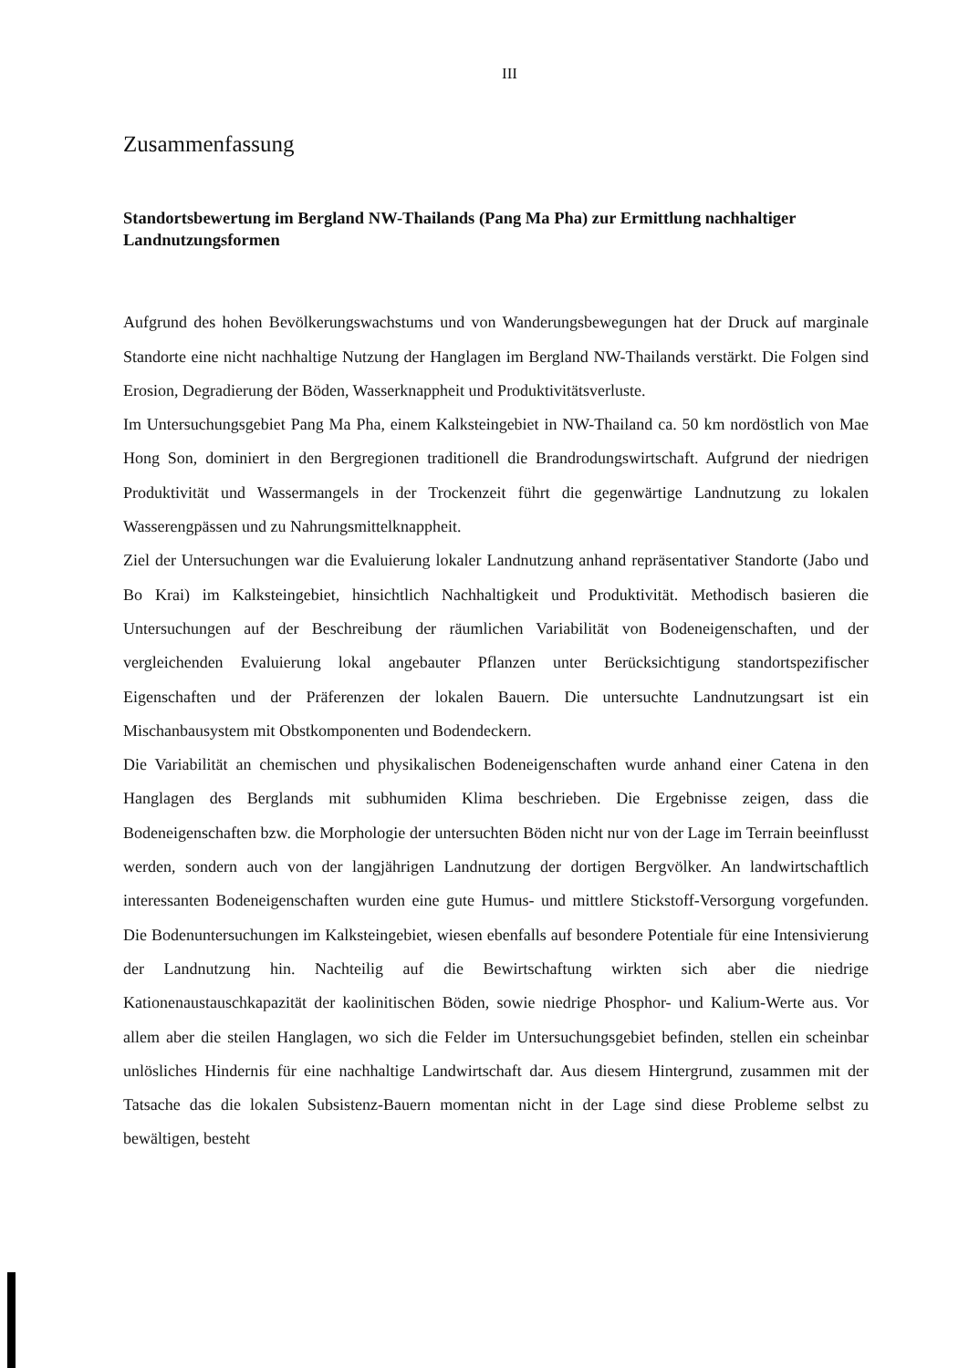III
Zusammenfassung
Standortsbewertung im Bergland NW-Thailands (Pang Ma Pha) zur Ermittlung nachhaltiger Landnutzungsformen
Aufgrund des hohen Bevölkerungswachstums und von Wanderungsbewegungen hat der Druck auf marginale Standorte eine nicht nachhaltige Nutzung der Hanglagen im Bergland NW-Thailands verstärkt. Die Folgen sind Erosion, Degradierung der Böden, Wasserknappheit und Produktivitätsverluste.
Im Untersuchungsgebiet Pang Ma Pha, einem Kalksteingebiet in NW-Thailand ca. 50 km nordöstlich von Mae Hong Son, dominiert in den Bergregionen traditionell die Brandrodungswirtschaft. Aufgrund der niedrigen Produktivität und Wassermangels in der Trockenzeit führt die gegenwärtige Landnutzung zu lokalen Wasserengpässen und zu Nahrungsmittelknappheit.
Ziel der Untersuchungen war die Evaluierung lokaler Landnutzung anhand repräsentativer Standorte (Jabo und Bo Krai) im Kalksteingebiet, hinsichtlich Nachhaltigkeit und Produktivität. Methodisch basieren die Untersuchungen auf der Beschreibung der räumlichen Variabilität von Bodeneigenschaften, und der vergleichenden Evaluierung lokal angebauter Pflanzen unter Berücksichtigung standortspezifischer Eigenschaften und der Präferenzen der lokalen Bauern. Die untersuchte Landnutzungsart ist ein Mischanbausystem mit Obstkomponenten und Bodendeckern.
Die Variabilität an chemischen und physikalischen Bodeneigenschaften wurde anhand einer Catena in den Hanglagen des Berglands mit subhumiden Klima beschrieben. Die Ergebnisse zeigen, dass die Bodeneigenschaften bzw. die Morphologie der untersuchten Böden nicht nur von der Lage im Terrain beeinflusst werden, sondern auch von der langjährigen Landnutzung der dortigen Bergvölker. An landwirtschaftlich interessanten Bodeneigenschaften wurden eine gute Humus- und mittlere Stickstoff-Versorgung vorgefunden. Die Bodenuntersuchungen im Kalksteingebiet, wiesen ebenfalls auf besondere Potentiale für eine Intensivierung der Landnutzung hin. Nachteilig auf die Bewirtschaftung wirkten sich aber die niedrige Kationenaustauschkapazität der kaolinitischen Böden, sowie niedrige Phosphor- und Kalium-Werte aus. Vor allem aber die steilen Hanglagen, wo sich die Felder im Untersuchungsgebiet befinden, stellen ein scheinbar unlösliches Hindernis für eine nachhaltige Landwirtschaft dar. Aus diesem Hintergrund, zusammen mit der Tatsache das die lokalen Subsistenz-Bauern momentan nicht in der Lage sind diese Probleme selbst zu bewältigen, besteht